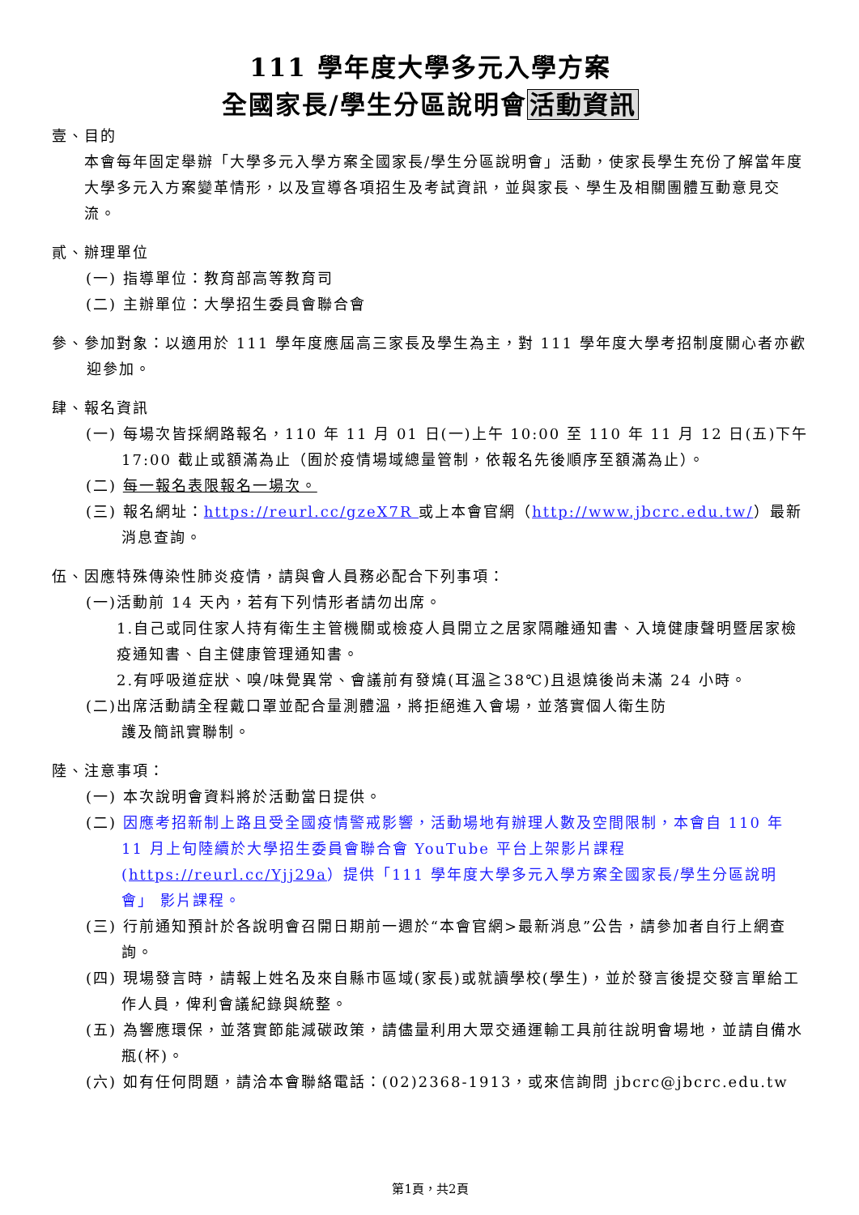111 學年度大學多元入學方案
全國家長/學生分區說明會活動資訊
壹、目的
本會每年固定舉辦「大學多元入學方案全國家長/學生分區說明會」活動，使家長學生充份了解當年度大學多元入方案變革情形，以及宣導各項招生及考試資訊，並與家長、學生及相關團體互動意見交流。
貳、辦理單位
(一) 指導單位：教育部高等教育司
(二) 主辦單位：大學招生委員會聯合會
參、參加對象：以適用於 111 學年度應屆高三家長及學生為主，對 111 學年度大學考招制度關心者亦歡迎參加。
肆、報名資訊
(一) 每場次皆採網路報名，110 年 11 月 01 日(一)上午 10:00 至 110 年 11 月 12 日(五)下午 17:00 截止或額滿為止（囿於疫情場域總量管制，依報名先後順序至額滿為止）。
(二) 每一報名表限報名一場次。
(三) 報名網址：https://reurl.cc/gzeX7R 或上本會官網（http://www.jbcrc.edu.tw/）最新消息查詢。
伍、因應特殊傳染性肺炎疫情，請與會人員務必配合下列事項：
(一)活動前 14 天內，若有下列情形者請勿出席。
1.自己或同住家人持有衛生主管機關或檢疫人員開立之居家隔離通知書、入境健康聲明暨居家檢疫通知書、自主健康管理通知書。
2.有呼吸道症狀、嗅/味覺異常、會議前有發燒(耳溫≧38℃)且退燒後尚未滿 24 小時。
(二)出席活動請全程戴口罩並配合量測體溫，將拒絕進入會場，並落實個人衛生防
護及簡訊實聯制。
陸、注意事項：
(一) 本次說明會資料將於活動當日提供。
(二) 因應考招新制上路且受全國疫情警戒影響，活動場地有辦理人數及空間限制，本會自 110 年 11 月上旬陸續於大學招生委員會聯合會 YouTube 平台上架影片課程(https://reurl.cc/Yjj29a）提供「111 學年度大學多元入學方案全國家長/學生分區說明會」 影片課程。
(三) 行前通知預計於各說明會召開日期前一週於“本會官網>最新消息”公告，請參加者自行上網查詢。
(四) 現場發言時，請報上姓名及來自縣市區域(家長)或就讀學校(學生)，並於發言後提交發言單給工作人員，俾利會議紀錄與統整。
(五) 為響應環保，並落實節能減碳政策，請儘量利用大眾交通運輸工具前往說明會場地，並請自備水瓶(杯)。
(六) 如有任何問題，請洽本會聯絡電話：(02)2368-1913，或來信詢問 jbcrc@jbcrc.edu.tw
第1頁，共2頁